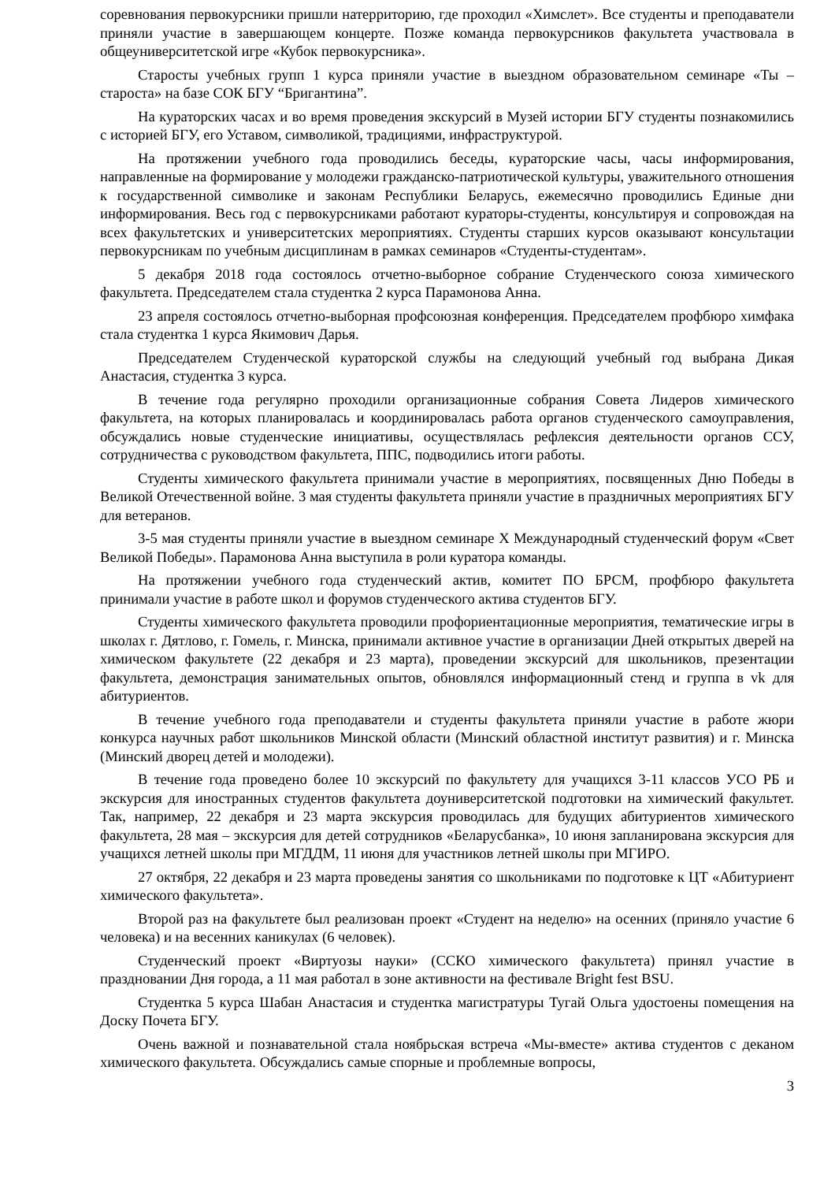соревнования первокурсники пришли натерриторию, где проходил «Химслет». Все студенты и преподаватели приняли участие в завершающем концерте. Позже команда первокурсников факультета участвовала в общеуниверситетской игре «Кубок первокурсника».
Старосты учебных групп 1 курса приняли участие в выездном образовательном семинаре «Ты – староста» на базе СОК БГУ “Бригантина”.
На кураторских часах и во время проведения экскурсий в Музей истории БГУ студенты познакомились с историей БГУ, его Уставом, символикой, традициями, инфраструктурой.
На протяжении учебного года проводились беседы, кураторские часы, часы информирования, направленные на формирование у молодежи гражданско-патриотической культуры, уважительного отношения к государственной символике и законам Республики Беларусь, ежемесячно проводились Единые дни информирования. Весь год с первокурсниками работают кураторы-студенты, консультируя и сопровождая на всех факультетских и университетских мероприятиях. Студенты старших курсов оказывают консультации первокурсникам по учебным дисциплинам в рамках семинаров «Студенты-студентам».
5 декабря 2018 года состоялось отчетно-выборное собрание Студенческого союза химического факультета. Председателем стала студентка 2 курса Парамонова Анна.
23 апреля состоялось отчетно-выборная профсоюзная конференция. Председателем профбюро химфака стала студентка 1 курса Якимович Дарья.
Председателем Студенческой кураторской службы на следующий учебный год выбрана Дикая Анастасия, студентка 3 курса.
В течение года регулярно проходили организационные собрания Совета Лидеров химического факультета, на которых планировалась и координировалась работа органов студенческого самоуправления, обсуждались новые студенческие инициативы, осуществлялась рефлексия деятельности органов ССУ, сотрудничества с руководством факультета, ППС, подводились итоги работы.
Студенты химического факультета принимали участие в мероприятиях, посвященных Дню Победы в Великой Отечественной войне. 3 мая студенты факультета приняли участие в праздничных мероприятиях БГУ для ветеранов.
3-5 мая студенты приняли участие в выездном семинаре X Международный студенческий форум «Свет Великой Победы». Парамонова Анна выступила в роли куратора команды.
На протяжении учебного года студенческий актив, комитет ПО БРСМ, профбюро факультета принимали участие в работе школ и форумов студенческого актива студентов БГУ.
Студенты химического факультета проводили профориентационные мероприятия, тематические игры в школах г. Дятлово, г. Гомель, г. Минска, принимали активное участие в организации Дней открытых дверей на химическом факультете (22 декабря и 23 марта), проведении экскурсий для школьников, презентации факультета, демонстрация занимательных опытов, обновлялся информационный стенд и группа в vk для абитуриентов.
В течение учебного года преподаватели и студенты факультета приняли участие в работе жюри конкурса научных работ школьников Минской области (Минский областной институт развития) и г. Минска (Минский дворец детей и молодежи).
В течение года проведено более 10 экскурсий по факультету для учащихся 3-11 классов УСО РБ и экскурсия для иностранных студентов факультета доуниверситетской подготовки на химический факультет. Так, например, 22 декабря и 23 марта экскурсия проводилась для будущих абитуриентов химического факультета, 28 мая – экскурсия для детей сотрудников «Беларусбанка», 10 июня запланирована экскурсия для учащихся летней школы при МГДДМ, 11 июня для участников летней школы при МГИРО.
27 октября, 22 декабря и 23 марта проведены занятия со школьниками по подготовке к ЦТ «Абитуриент химического факультета».
Второй раз на факультете был реализован проект «Студент на неделю» на осенних (приняло участие 6 человека) и на весенних каникулах (6 человек).
Студенческий проект «Виртуозы науки» (ССКО химического факультета) принял участие в праздновании Дня города, а 11 мая работал в зоне активности на фестивале Bright fest BSU.
Студентка 5 курса Шабан Анастасия и студентка магистратуры Тугай Ольга удостоены помещения на Доску Почета БГУ.
Очень важной и познавательной стала ноябрьская встреча «Мы-вместе» актива студентов с деканом химического факультета. Обсуждались самые спорные и проблемные вопросы,
3